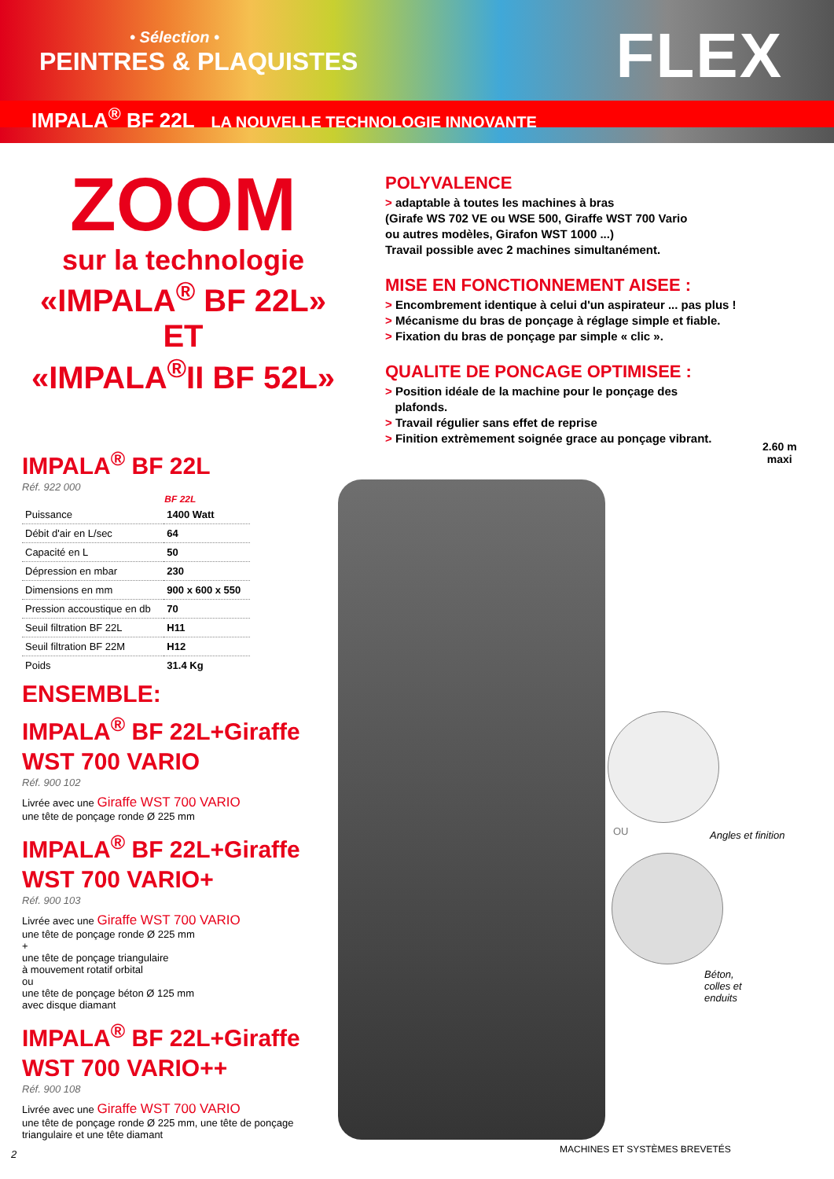• Sélection •
PEINTRES & PLAQUISTES FLEX
IMPALA<sup>®</sup> BF 22L LA NOUVELLE TECHNOLOGIE INNOVANTE
ZOOM
sur la technologie
«IMPALA<sup>®</sup> BF 22L»
ET
«IMPALA<sup>®</sup>II BF 52L»
IMPALA<sup>®</sup> BF 22L
Réf. 922 000
| | BF 22L |
| --- | --- |
| Puissance | 1400 Watt |
| Débit d'air en L/sec | 64 |
| Capacité en L | 50 |
| Dépression en mbar | 230 |
| Dimensions en mm | 900 x 600 x 550 |
| Pression accoustique en db | 70 |
| Seuil filtration BF 22L | H11 |
| Seuil filtration BF 22M | H12 |
| Poids | 31.4 Kg |
ENSEMBLE:
IMPALA<sup>®</sup> BF 22L+Giraffe WST 700 VARIO
Réf. 900 102
Livrée avec une Giraffe WST 700 VARIO
une tête de ponçage ronde Ø 225 mm
IMPALA<sup>®</sup> BF 22L+Giraffe WST 700 VARIO+
Réf. 900 103
Livrée avec une Giraffe WST 700 VARIO
une tête de ponçage ronde Ø 225 mm
+
une tête de ponçage triangulaire
à mouvement rotatif orbital
ou
une tête de ponçage béton Ø 125 mm
avec disque diamant
IMPALA<sup>®</sup> BF 22L+Giraffe WST 700 VARIO++
Réf. 900 108
Livrée avec une Giraffe WST 700 VARIO
une tête de ponçage ronde Ø 225 mm, une tête de ponçage triangulaire et une tête diamant
2
POLYVALENCE
> adaptable à toutes les machines à bras
(Girafe WS 702 VE ou WSE 500, Giraffe WST 700 Vario
ou autres modèles, Girafon WST 1000 ...)
Travail possible avec 2 machines simultanément.
MISE EN FONCTIONNEMENT AISEE :
> Encombrement identique à celui d'un aspirateur ... pas plus !
> Mécanisme du bras de ponçage à réglage simple et fiable.
> Fixation du bras de ponçage par simple « clic ».
QUALITE DE PONCAGE OPTIMISEE :
> Position idéale de la machine pour le ponçage des
plafonds.
> Travail régulier sans effet de reprise
> Finition extrèmement soignée grace au ponçage vibrant.
2.60 m
maxi
OU Angles et finition
Béton,
colles et
enduits
MACHINES ET SYSTÈMES BREVETÉS